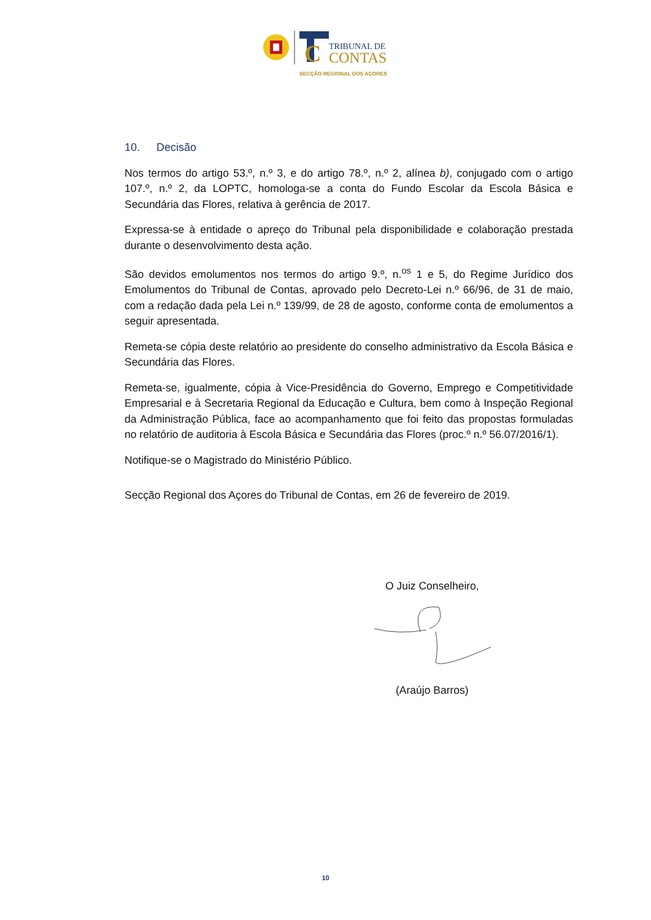C
TRIBUNAL DE
CONTAS
SECÇÃO REGIONAL DOS AÇORES
10. Decisão
Nos termos do artigo 53.º, n.º 3, e do artigo 78.º, n.º 2, alínea b), conjugado com o artigo 107.º, n.º 2, da LOPTC, homologa-se a conta do Fundo Escolar da Escola Básica e Secundária das Flores, relativa à gerência de 2017.
Expressa-se à entidade o apreço do Tribunal pela disponibilidade e colaboração prestada durante o desenvolvimento desta ação.
São devidos emolumentos nos termos do artigo 9.º, n.<sup>os</sup> 1 e 5, do Regime Jurídico dos Emolumentos do Tribunal de Contas, aprovado pelo Decreto-Lei n.º 66/96, de 31 de maio, com a redação dada pela Lei n.º 139/99, de 28 de agosto, conforme conta de emolumentos a seguir apresentada.
Remeta-se cópia deste relatório ao presidente do conselho administrativo da Escola Básica e Secundária das Flores.
Remeta-se, igualmente, cópia à Vice-Presidência do Governo, Emprego e Competitividade Empresarial e à Secretaria Regional da Educação e Cultura, bem como à Inspeção Regional da Administração Pública, face ao acompanhamento que foi feito das propostas formuladas no relatório de auditoria à Escola Básica e Secundária das Flores (proc.º n.º 56.07/2016/1).
Notifique-se o Magistrado do Ministério Público.
Secção Regional dos Açores do Tribunal de Contas, em 26 de fevereiro de 2019.
O Juiz Conselheiro,
(Araújo Barros)
10